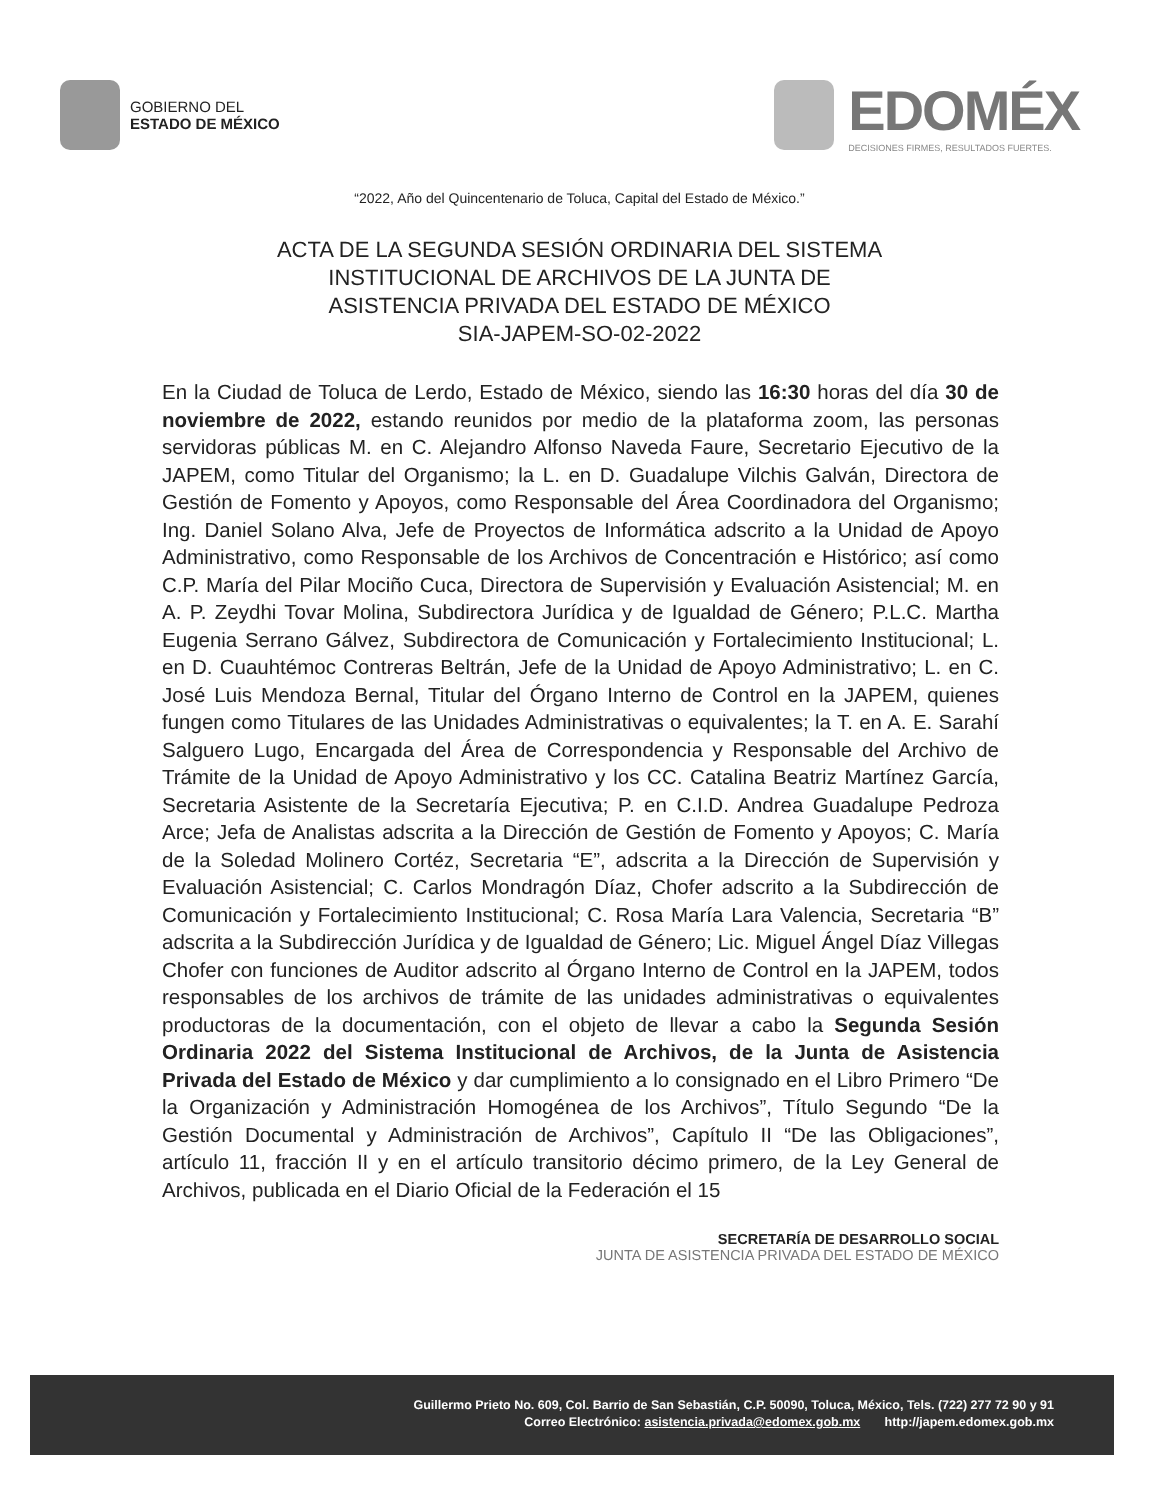GOBIERNO DEL
ESTADO DE MÉXICO
EDOMÉX
DECISIONES FIRMES, RESULTADOS FUERTES.
“2022, Año del Quincentenario de Toluca, Capital del Estado de México.”
ACTA DE LA SEGUNDA SESIÓN ORDINARIA DEL SISTEMA
INSTITUCIONAL DE ARCHIVOS DE LA JUNTA DE
ASISTENCIA PRIVADA DEL ESTADO DE MÉXICO
SIA-JAPEM-SO-02-2022
En la Ciudad de Toluca de Lerdo, Estado de México, siendo las 16:30 horas del día 30 de noviembre de 2022, estando reunidos por medio de la plataforma zoom, las personas servidoras públicas M. en C. Alejandro Alfonso Naveda Faure, Secretario Ejecutivo de la JAPEM, como Titular del Organismo; la L. en D. Guadalupe Vilchis Galván, Directora de Gestión de Fomento y Apoyos, como Responsable del Área Coordinadora del Organismo; Ing. Daniel Solano Alva, Jefe de Proyectos de Informática adscrito a la Unidad de Apoyo Administrativo, como Responsable de los Archivos de Concentración e Histórico; así como C.P. María del Pilar Mociño Cuca, Directora de Supervisión y Evaluación Asistencial; M. en A. P. Zeydhi Tovar Molina, Subdirectora Jurídica y de Igualdad de Género; P.L.C. Martha Eugenia Serrano Gálvez, Subdirectora de Comunicación y Fortalecimiento Institucional; L. en D. Cuauhtémoc Contreras Beltrán, Jefe de la Unidad de Apoyo Administrativo; L. en C. José Luis Mendoza Bernal, Titular del Órgano Interno de Control en la JAPEM, quienes fungen como Titulares de las Unidades Administrativas o equivalentes; la T. en A. E. Sarahí Salguero Lugo, Encargada del Área de Correspondencia y Responsable del Archivo de Trámite de la Unidad de Apoyo Administrativo y los CC. Catalina Beatriz Martínez García, Secretaria Asistente de la Secretaría Ejecutiva; P. en C.I.D. Andrea Guadalupe Pedroza Arce; Jefa de Analistas adscrita a la Dirección de Gestión de Fomento y Apoyos; C. María de la Soledad Molinero Cortéz, Secretaria “E”, adscrita a la Dirección de Supervisión y Evaluación Asistencial; C. Carlos Mondragón Díaz, Chofer adscrito a la Subdirección de Comunicación y Fortalecimiento Institucional; C. Rosa María Lara Valencia, Secretaria “B” adscrita a la Subdirección Jurídica y de Igualdad de Género; Lic. Miguel Ángel Díaz Villegas Chofer con funciones de Auditor adscrito al Órgano Interno de Control en la JAPEM, todos responsables de los archivos de trámite de las unidades administrativas o equivalentes productoras de la documentación, con el objeto de llevar a cabo la Segunda Sesión Ordinaria 2022 del Sistema Institucional de Archivos, de la Junta de Asistencia Privada del Estado de México y dar cumplimiento a lo consignado en el Libro Primero “De la Organización y Administración Homogénea de los Archivos”, Título Segundo “De la Gestión Documental y Administración de Archivos”, Capítulo II “De las Obligaciones”, artículo 11, fracción II y en el artículo transitorio décimo primero, de la Ley General de Archivos, publicada en el Diario Oficial de la Federación el 15
SECRETARÍA DE DESARROLLO SOCIAL
JUNTA DE ASISTENCIA PRIVADA DEL ESTADO DE MÉXICO
Guillermo Prieto No. 609, Col. Barrio de San Sebastián, C.P. 50090, Toluca, México, Tels. (722) 277 72 90 y 91
Correo Electrónico: asistencia.privada@edomex.gob.mx http://japem.edomex.gob.mx